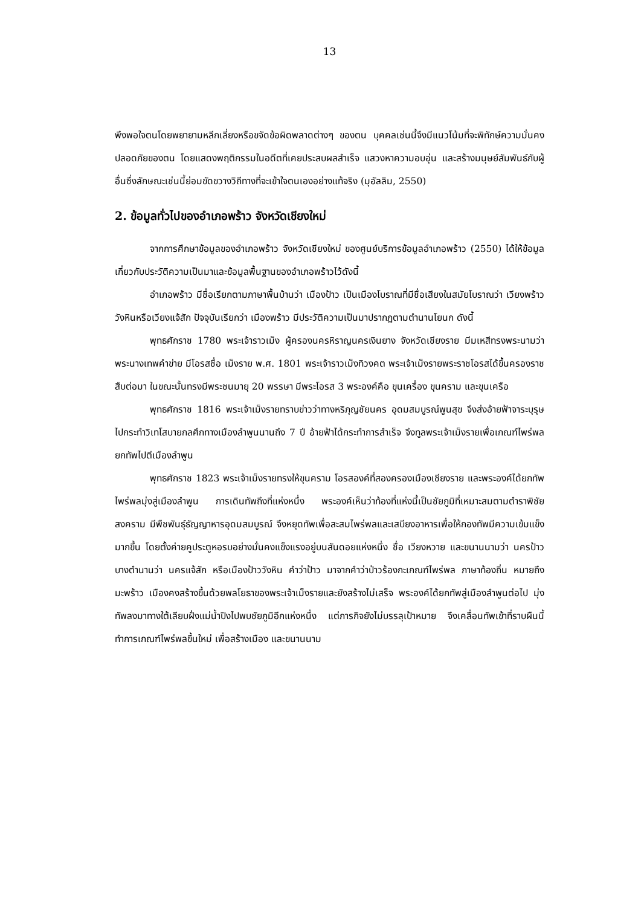13
พึงพอใจตนโดยพยายามหลีกเลี่ยงหรือขจัดข้อผิดพลาดต่างๆ ของตน บุคคลเช่นนี้จึงมีแนวโน้มที่จะพิทักษ์ความมั่นคงปลอดภัยของตน โดยแสดงพฤติกรรมในอดีตที่เคยประสบผลสำเร็จ แสวงหาความอบอุ่น และสร้างมนุษย์สัมพันธ์กับผู้อื่นซึ่งลักษณะเช่นนี้ย่อมขัดขวางวิถีทางที่จะเข้าใจตนเองอย่างแท้จริง (มุอัลลิม, 2550)
2. ข้อมูลทั่วไปของอำเภอพร้าว จังหวัดเชียงใหม่
จากการศึกษาข้อมูลของอำเภอพร้าว จังหวัดเชียงใหม่ ของศูนย์บริการข้อมูลอำเภอพร้าว (2550) ได้ให้ข้อมูลเกี่ยวกับประวัติความเป็นมาและข้อมูลพื้นฐานของอำเภอพร้าวไว้ดังนี้
อำเภอพร้าว มีชื่อเรียกตามภาษาพื้นบ้านว่า เมืองป้าว เป็นเมืองโบราณที่มีชื่อเสียงในสมัยโบราณว่า เวียงพร้าววังหินหรือเวียงแจ้สัก ปัจจุบันเรียกว่า เมืองพร้าว มีประวัติความเป็นมาปรากฏตามตำนานโยนก ดังนี้
พุทธศักราช 1780 พระเจ้าราวเม็ง ผู้ครองนครหิราญนครเงินยาง จังหวัดเชียงราย มีมเหสีทรงพระนามว่า พระนางเทพคำข่าย มีโอรสชื่อ เม็งราย พ.ศ. 1801 พระเจ้าราวเม็งทิวงคต พระเจ้าเม็งรายพระราชโอรสได้ขึ้นครองราชสืบต่อมา ในขณะนั้นทรงมีพระชนมายุ 20 พรรษา มีพระโอรส 3 พระองค์คือ ขุนเครื่อง ขุนคราม และขุนเครือ
พุทธศักราช 1816 พระเจ้าเม็งรายทราบข่าวว่าทางหริภุญชัยนคร อุดมสมบูรณ์พูนสุข จึงส่งอ้ายฟ้าจาระบุรุษ ไปกระทำวิเทโสบายกลศึกทางเมืองลำพูนนานถึง 7 ปี อ้ายฟ้าได้กระทำการสำเร็จ จึงทูลพระเจ้าเม็งรายเพื่อเกณฑ์ไพร่พลยกทัพไปตีเมืองลำพูน
พุทธศักราช 1823 พระเจ้าเม็งรายทรงให้ขุนคราม โอรสองค์ที่สองครองเมืองเชียงราย และพระองค์ได้ยกทัพไพร่พลมุ่งสู่เมืองลำพูน การเดินทัพถึงที่แห่งหนึ่ง พระองค์เห็นว่าท้องที่แห่งนี้เป็นชัยภูมิที่เหมาะสมตามตำราพิชัยสงคราม มีพืชพันธุ์ธัญญาหารอุดมสมบูรณ์ จึงหยุดทัพเพื่อสะสมไพร่พลและเสบียงอาหารเพื่อให้กองทัพมีความเข้มแข็งมากขึ้น โดยตั้งค่ายคูประตูหอรบอย่างมั่นคงแข็งแรงอยู่บนสันดอยแห่งหนึ่ง ชื่อ เวียงหวาย และขนานนามว่า นครป้าว บางตำนานว่า นครแจ้สัก หรือเมืองป้าววังหิน คำว่าป้าว มาจากคำว่าป่าวร้องกะเกณฑ์ไพร่พล ภาษาท้องถิ่น หมายถึง มะพร้าว เมืองคงสร้างขึ้นด้วยพลโยธาของพระเจ้าเม็งรายและยังสร้างไม่เสร็จ พระองค์ได้ยกทัพสู่เมืองลำพูนต่อไป มุ่งทัพลงมาทางใต้เลียบฝั่งแม่น้ำปิงไปพบชัยภูมิอีกแห่งหนึ่ง แต่ภารกิจยังไม่บรรลุเป้าหมาย จึงเคลื่อนทัพเข้าที่ราบผืนนี้ ทำการเกณฑ์ไพร่พลขึ้นใหม่ เพื่อสร้างเมือง และขนานนาม